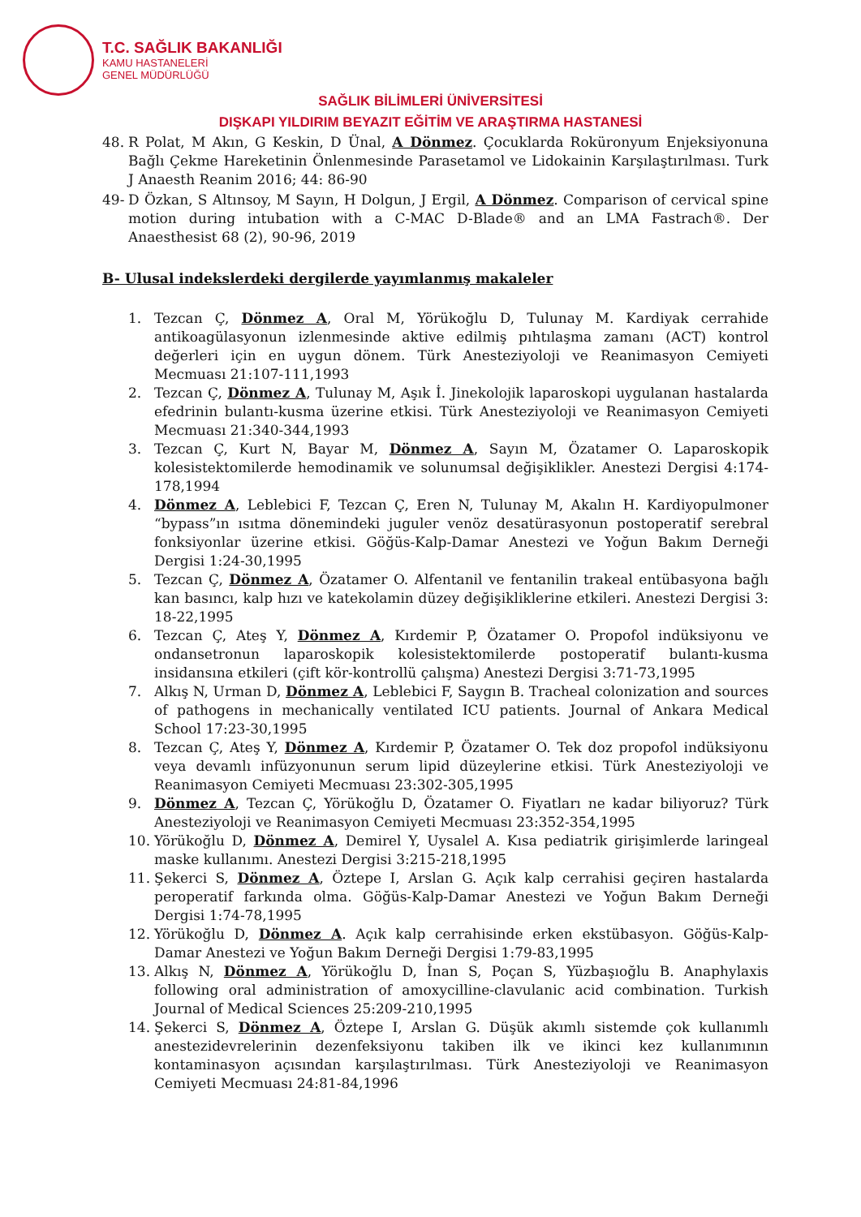T.C. SAĞLIK BAKANLIĞI
KAMU HASTANELERİ
GENEL MÜDÜRLÜĞÜ
SAĞLIK BİLİMLERİ ÜNİVERSİTESİ
DIŞKAPI YILDIRIM BEYAZIT EĞİTİM VE ARAŞTIRMA HASTANESİ
48. R Polat, M Akın, G Keskin, D Ünal, A Dönmez. Çocuklarda Roküronyum Enjeksiyonuna Bağlı Çekme Hareketinin Önlenmesinde Parasetamol ve Lidokainin Karşılaştırılması. Turk J Anaesth Reanim 2016; 44: 86-90
49- D Özkan, S Altınsoy, M Sayın, H Dolgun, J Ergil, A Dönmez. Comparison of cervical spine motion during intubation with a C-MAC D-Blade® and an LMA Fastrach®. Der Anaesthesist 68 (2), 90-96, 2019
B- Ulusal indekslerdeki dergilerde yayımlanmış makaleler
1. Tezcan Ç, Dönmez A, Oral M, Yörükoğlu D, Tulunay M. Kardiyak cerrahide antikoagülasyonun izlenmesinde aktive edilmiş pıhtılaşma zamanı (ACT) kontrol değerleri için en uygun dönem. Türk Anesteziyoloji ve Reanimasyon Cemiyeti Mecmuası 21:107-111,1993
2. Tezcan Ç, Dönmez A, Tulunay M, Aşık İ. Jinekolojik laparoskopi uygulanan hastalarda efedrinin bulantı-kusma üzerine etkisi. Türk Anesteziyoloji ve Reanimasyon Cemiyeti Mecmuası 21:340-344,1993
3. Tezcan Ç, Kurt N, Bayar M, Dönmez A, Sayın M, Özatamer O. Laparoskopik kolesistektomilerde hemodinamik ve solunumsal değişiklikler. Anestezi Dergisi 4:174-178,1994
4. Dönmez A, Leblebici F, Tezcan Ç, Eren N, Tulunay M, Akalın H. Kardiyopulmoner “bypass”ın ısıtma dönemindeki juguler venöz desatürasyonun postoperatif serebral fonksiyonlar üzerine etkisi. Göğüs-Kalp-Damar Anestezi ve Yoğun Bakım Derneği Dergisi 1:24-30,1995
5. Tezcan Ç, Dönmez A, Özatamer O. Alfentanil ve fentanilin trakeal entübasyona bağlı kan basıncı, kalp hızı ve katekolamin düzey değişikliklerine etkileri. Anestezi Dergisi 3: 18-22,1995
6. Tezcan Ç, Ateş Y, Dönmez A, Kırdemir P, Özatamer O. Propofol indüksiyonu ve ondansetronun laparoskopik kolesistektomilerde postoperatif bulantı-kusma insidansına etkileri (çift kör-kontrollü çalışma) Anestezi Dergisi 3:71-73,1995
7. Alkış N, Urman D, Dönmez A, Leblebici F, Saygın B. Tracheal colonization and sources of pathogens in mechanically ventilated ICU patients. Journal of Ankara Medical School 17:23-30,1995
8. Tezcan Ç, Ateş Y, Dönmez A, Kırdemir P, Özatamer O. Tek doz propofol indüksiyonu veya devamlı infüzyonunun serum lipid düzeylerine etkisi. Türk Anesteziyoloji ve Reanimasyon Cemiyeti Mecmuası 23:302-305,1995
9. Dönmez A, Tezcan Ç, Yörükoğlu D, Özatamer O. Fiyatları ne kadar biliyoruz? Türk Anesteziyoloji ve Reanimasyon Cemiyeti Mecmuası 23:352-354,1995
10. Yörükoğlu D, Dönmez A, Demirel Y, Uysalel A. Kısa pediatrik girişimlerde laringeal maske kullanımı. Anestezi Dergisi 3:215-218,1995
11. Şekerci S, Dönmez A, Öztepe I, Arslan G. Açık kalp cerrahisi geçiren hastalarda peroperatif farkında olma. Göğüs-Kalp-Damar Anestezi ve Yoğun Bakım Derneği Dergisi 1:74-78,1995
12. Yörükoğlu D, Dönmez A. Açık kalp cerrahisinde erken ekstübasyon. Göğüs-Kalp-Damar Anestezi ve Yoğun Bakım Derneği Dergisi 1:79-83,1995
13. Alkış N, Dönmez A, Yörükoğlu D, İnan S, Poçan S, Yüzbaşıoğlu B. Anaphylaxis following oral administration of amoxycilline-clavulanic acid combination. Turkish Journal of Medical Sciences 25:209-210,1995
14. Şekerci S, Dönmez A, Öztepe I, Arslan G. Düşük akımlı sistemde çok kullanımlı anestezidevrelerinin dezenfeksiyonu takiben ilk ve ikinci kez kullanımının kontaminasyon açısından karşılaştırılması. Türk Anesteziyoloji ve Reanimasyon Cemiyeti Mecmuası 24:81-84,1996